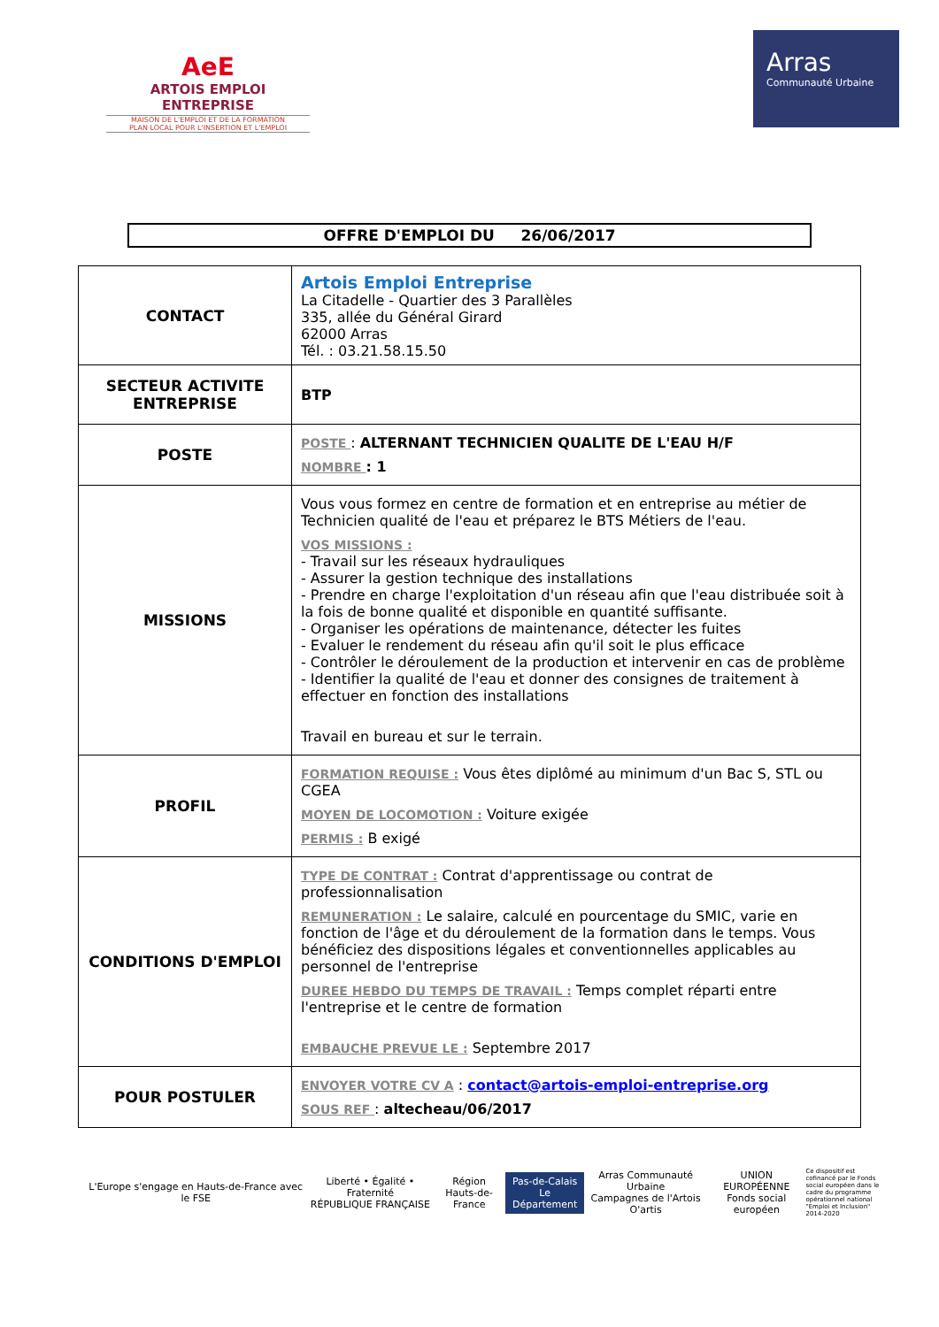AeE
ARTOIS EMPLOI ENTREPRISE
MAISON DE L'EMPLOI ET DE LA FORMATION
PLAN LOCAL POUR L'INSERTION ET L'EMPLOI
Arras
Communauté Urbaine
OFFRE D'EMPLOI DU 26/06/2017
| CONTACT | Artois Emploi Entreprise La Citadelle - Quartier des 3 Parallèles 335, allée du Général Girard 62000 Arras Tél. : 03.21.58.15.50 |
| SECTEUR ACTIVITE ENTREPRISE | BTP |
| POSTE | POSTE : ALTERNANT TECHNICIEN QUALITE DE L'EAU H/F NOMBRE : 1 |
| MISSIONS | Vous vous formez en centre de formation et en entreprise au métier de Technicien qualité de l'eau et préparez le BTS Métiers de l'eau. VOS MISSIONS : - Travail sur les réseaux hydrauliques - Assurer la gestion technique des installations - Prendre en charge l'exploitation d'un réseau afin que l'eau distribuée soit à la fois de bonne qualité et disponible en quantité suffisante. - Organiser les opérations de maintenance, détecter les fuites - Evaluer le rendement du réseau afin qu'il soit le plus efficace - Contrôler le déroulement de la production et intervenir en cas de problème - Identifier la qualité de l'eau et donner des consignes de traitement à effectuer en fonction des installations Travail en bureau et sur le terrain. |
| PROFIL | FORMATION REQUISE : Vous êtes diplômé au minimum d'un Bac S, STL ou CGEA MOYEN DE LOCOMOTION : Voiture exigée PERMIS : B exigé |
| CONDITIONS D'EMPLOI | TYPE DE CONTRAT : Contrat d'apprentissage ou contrat de professionnalisation REMUNERATION : Le salaire, calculé en pourcentage du SMIC, varie en fonction de l'âge et du déroulement de la formation dans le temps. Vous bénéficiez des dispositions légales et conventionnelles applicables au personnel de l'entreprise DUREE HEBDO DU TEMPS DE TRAVAIL : Temps complet réparti entre l'entreprise et le centre de formation EMBAUCHE PREVUE LE : Septembre 2017 |
| POUR POSTULER | ENVOYER VOTRE CV A : contact@artois-emploi-entreprise.org SOUS REF : altecheau/06/2017 |
L'Europe s'engage en Hauts-de-France avec le FSE
Liberté • Égalité • Fraternité
RÉPUBLIQUE FRANÇAISE
Région
Hauts-de-France
Pas-de-Calais
Le Département
Arras Communauté Urbaine
Campagnes de l'Artois
O'artis
UNION EUROPÉENNE
Fonds social européen
Ce dispositif est cofinancé par le Fonds social européen dans le cadre du programme opérationnel national "Emploi et Inclusion" 2014-2020